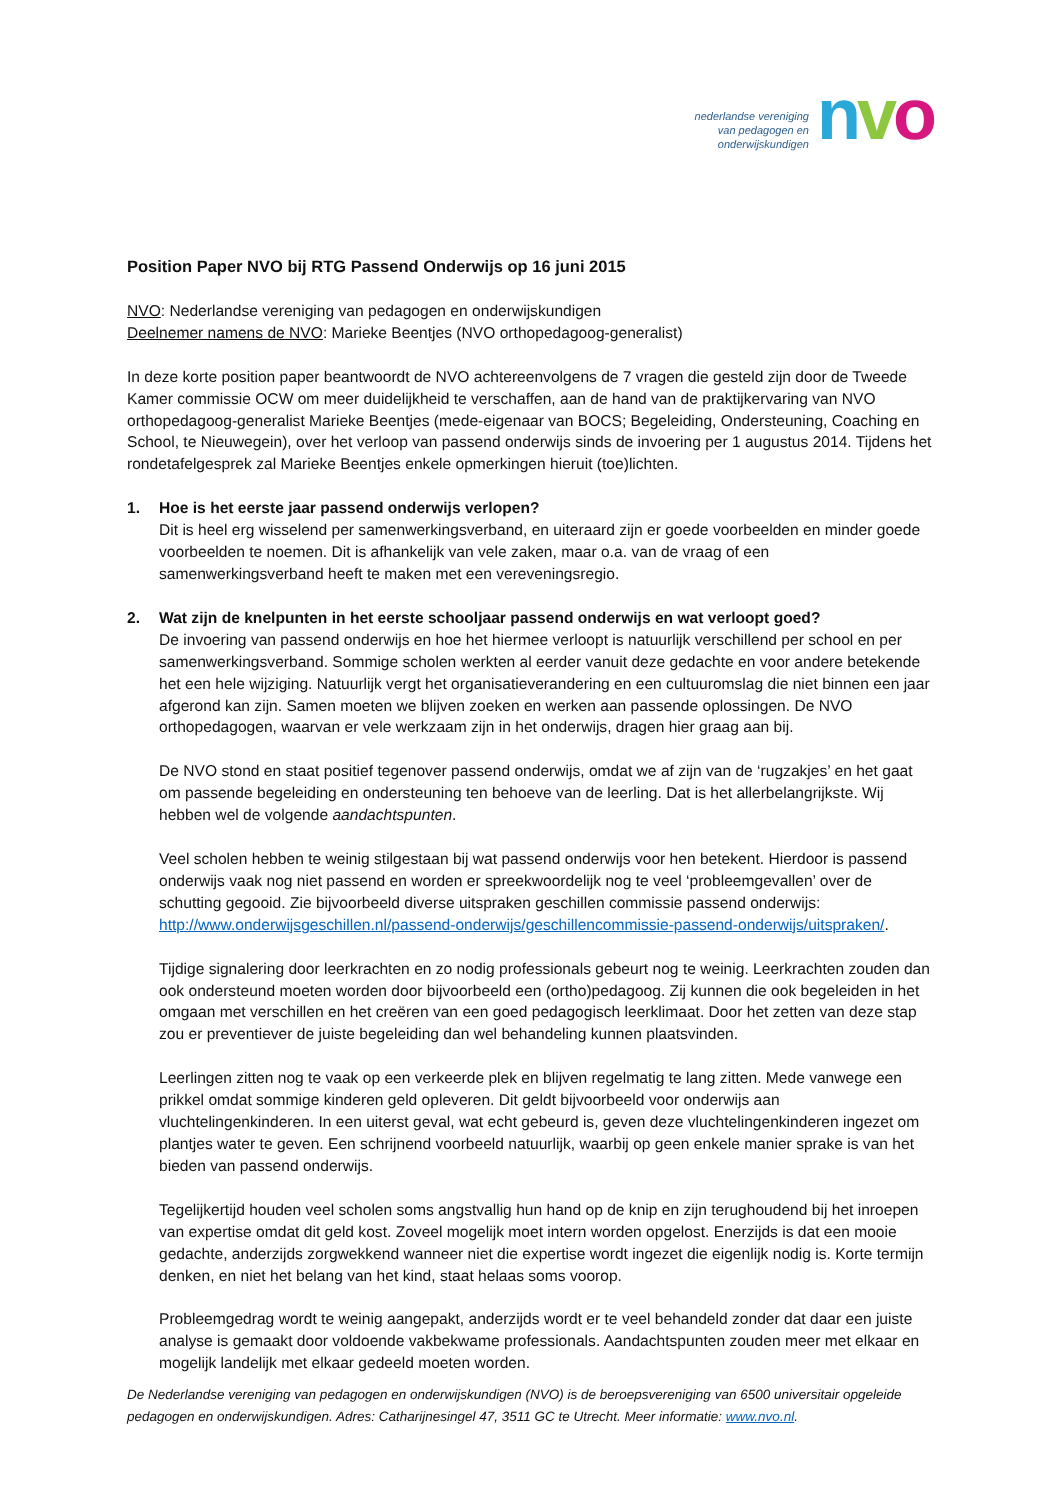nederlandse vereniging
van pedagogen en
onderwijskundigen
nvo
Position Paper NVO bij RTG Passend Onderwijs op 16 juni 2015
NVO: Nederlandse vereniging van pedagogen en onderwijskundigen
Deelnemer namens de NVO: Marieke Beentjes (NVO orthopedagoog-generalist)
In deze korte position paper beantwoordt de NVO achtereenvolgens de 7 vragen die gesteld zijn door de Tweede Kamer commissie OCW om meer duidelijkheid te verschaffen, aan de hand van de praktijkervaring van NVO orthopedagoog-generalist Marieke Beentjes (mede-eigenaar van BOCS; Begeleiding, Ondersteuning, Coaching en School, te Nieuwegein), over het verloop van passend onderwijs sinds de invoering per 1 augustus 2014. Tijdens het rondetafelgesprek zal Marieke Beentjes enkele opmerkingen hieruit (toe)lichten.
1. Hoe is het eerste jaar passend onderwijs verlopen?
Dit is heel erg wisselend per samenwerkingsverband, en uiteraard zijn er goede voorbeelden en minder goede voorbeelden te noemen. Dit is afhankelijk van vele zaken, maar o.a. van de vraag of een samenwerkingsverband heeft te maken met een vereveningsregio.
2. Wat zijn de knelpunten in het eerste schooljaar passend onderwijs en wat verloopt goed?
De invoering van passend onderwijs en hoe het hiermee verloopt is natuurlijk verschillend per school en per samenwerkingsverband. Sommige scholen werkten al eerder vanuit deze gedachte en voor andere betekende het een hele wijziging. Natuurlijk vergt het organisatieverandering en een cultuuromslag die niet binnen een jaar afgerond kan zijn. Samen moeten we blijven zoeken en werken aan passende oplossingen. De NVO orthopedagogen, waarvan er vele werkzaam zijn in het onderwijs, dragen hier graag aan bij.
De NVO stond en staat positief tegenover passend onderwijs, omdat we af zijn van de ‘rugzakjes’ en het gaat om passende begeleiding en ondersteuning ten behoeve van de leerling. Dat is het allerbelangrijkste. Wij hebben wel de volgende aandachtspunten.
Veel scholen hebben te weinig stilgestaan bij wat passend onderwijs voor hen betekent. Hierdoor is passend onderwijs vaak nog niet passend en worden er spreekwoordelijk nog te veel ‘probleemgevallen’ over de schutting gegooid. Zie bijvoorbeeld diverse uitspraken geschillen commissie passend onderwijs: http://www.onderwijsgeschillen.nl/passend-onderwijs/geschillencommissie-passend-onderwijs/uitspraken/.
Tijdige signalering door leerkrachten en zo nodig professionals gebeurt nog te weinig. Leerkrachten zouden dan ook ondersteund moeten worden door bijvoorbeeld een (ortho)pedagoog. Zij kunnen die ook begeleiden in het omgaan met verschillen en het creëren van een goed pedagogisch leerklimaat. Door het zetten van deze stap zou er preventiever de juiste begeleiding dan wel behandeling kunnen plaatsvinden.
Leerlingen zitten nog te vaak op een verkeerde plek en blijven regelmatig te lang zitten. Mede vanwege een prikkel omdat sommige kinderen geld opleveren. Dit geldt bijvoorbeeld voor onderwijs aan vluchtelingenkinderen. In een uiterst geval, wat echt gebeurd is, geven deze vluchtelingenkinderen ingezet om plantjes water te geven. Een schrijnend voorbeeld natuurlijk, waarbij op geen enkele manier sprake is van het bieden van passend onderwijs.
Tegelijkertijd houden veel scholen soms angstvallig hun hand op de knip en zijn terughoudend bij het inroepen van expertise omdat dit geld kost. Zoveel mogelijk moet intern worden opgelost. Enerzijds is dat een mooie gedachte, anderzijds zorgwekkend wanneer niet die expertise wordt ingezet die eigenlijk nodig is. Korte termijn denken, en niet het belang van het kind, staat helaas soms voorop.
Probleemgedrag wordt te weinig aangepakt, anderzijds wordt er te veel behandeld zonder dat daar een juiste analyse is gemaakt door voldoende vakbekwame professionals. Aandachtspunten zouden meer met elkaar en mogelijk landelijk met elkaar gedeeld moeten worden.
De Nederlandse vereniging van pedagogen en onderwijskundigen (NVO) is de beroepsvereniging van 6500 universitair opgeleide pedagogen en onderwijskundigen. Adres: Catharijnesingel 47, 3511 GC te Utrecht. Meer informatie: www.nvo.nl.